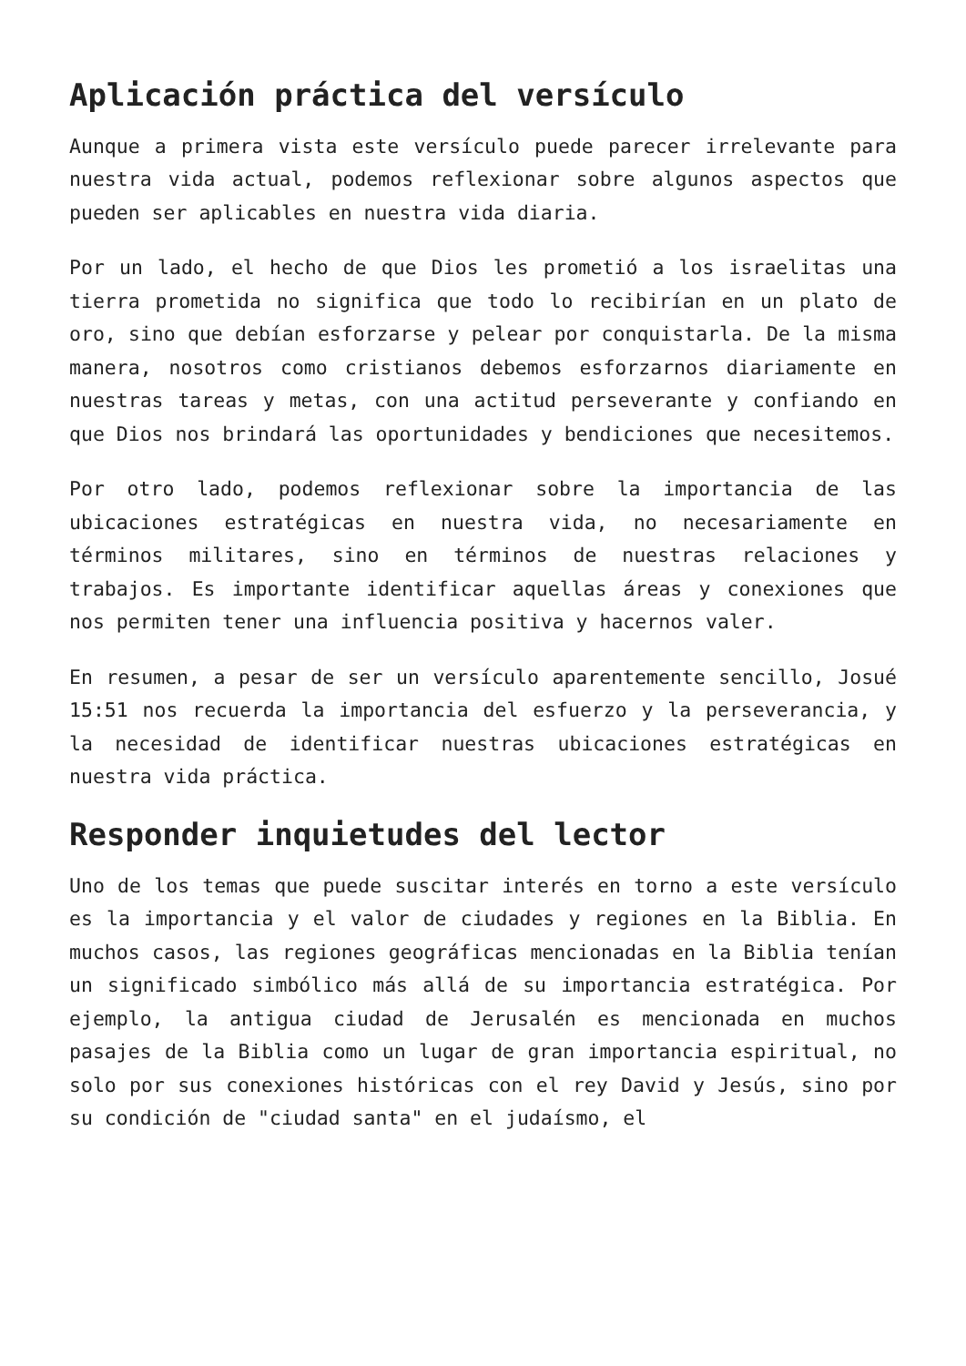Aplicación práctica del versículo
Aunque a primera vista este versículo puede parecer irrelevante para nuestra vida actual, podemos reflexionar sobre algunos aspectos que pueden ser aplicables en nuestra vida diaria.
Por un lado, el hecho de que Dios les prometió a los israelitas una tierra prometida no significa que todo lo recibirían en un plato de oro, sino que debían esforzarse y pelear por conquistarla. De la misma manera, nosotros como cristianos debemos esforzarnos diariamente en nuestras tareas y metas, con una actitud perseverante y confiando en que Dios nos brindará las oportunidades y bendiciones que necesitemos.
Por otro lado, podemos reflexionar sobre la importancia de las ubicaciones estratégicas en nuestra vida, no necesariamente en términos militares, sino en términos de nuestras relaciones y trabajos. Es importante identificar aquellas áreas y conexiones que nos permiten tener una influencia positiva y hacernos valer.
En resumen, a pesar de ser un versículo aparentemente sencillo, Josué 15:51 nos recuerda la importancia del esfuerzo y la perseverancia, y la necesidad de identificar nuestras ubicaciones estratégicas en nuestra vida práctica.
Responder inquietudes del lector
Uno de los temas que puede suscitar interés en torno a este versículo es la importancia y el valor de ciudades y regiones en la Biblia. En muchos casos, las regiones geográficas mencionadas en la Biblia tenían un significado simbólico más allá de su importancia estratégica. Por ejemplo, la antigua ciudad de Jerusalén es mencionada en muchos pasajes de la Biblia como un lugar de gran importancia espiritual, no solo por sus conexiones históricas con el rey David y Jesús, sino por su condición de "ciudad santa" en el judaísmo, el